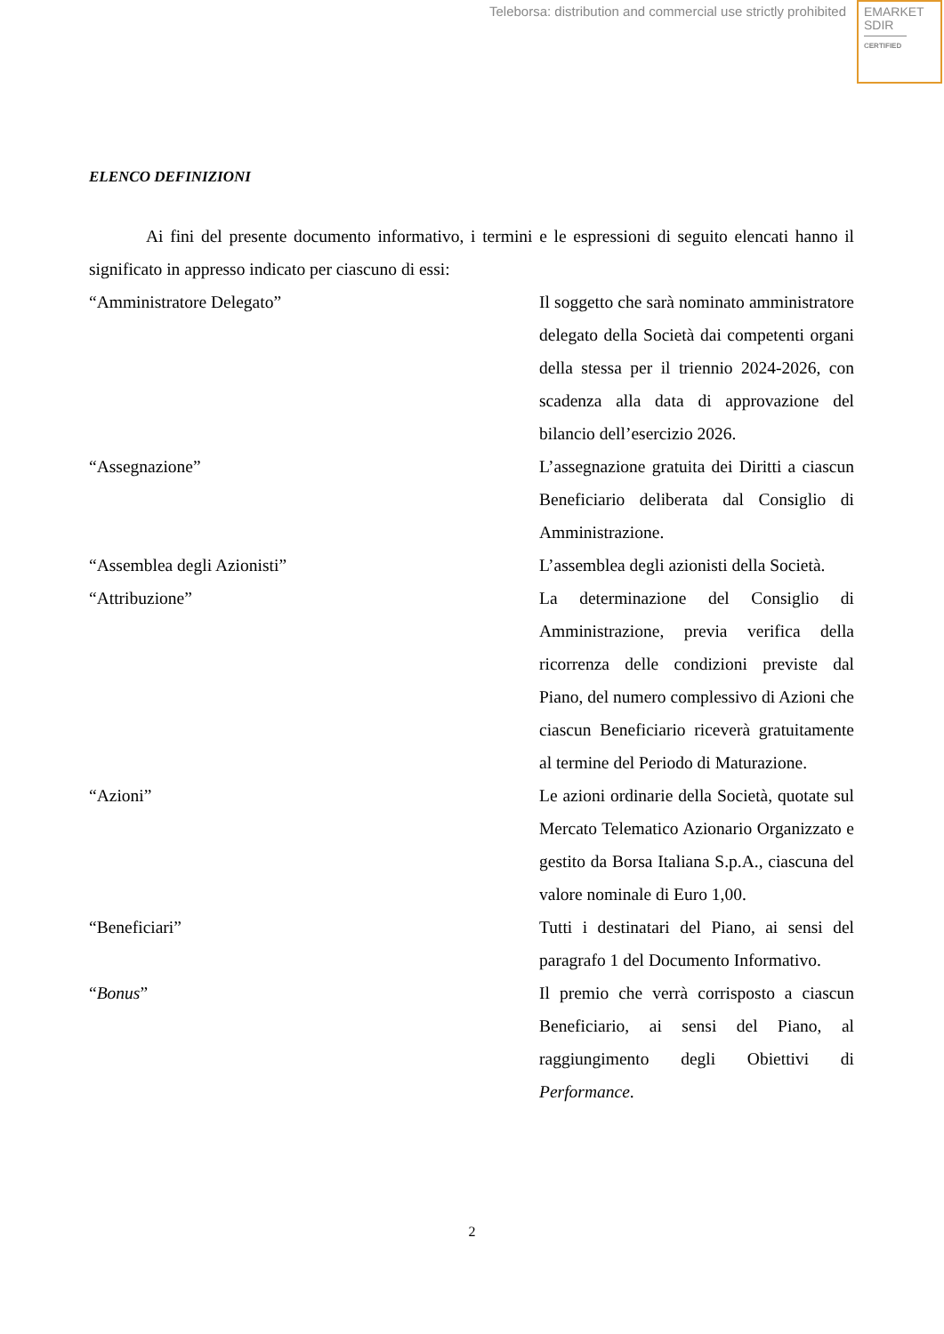Teleborsa: distribution and commercial use strictly prohibited
EMARKET
SDIR
CERTIFIED
ELENCO DEFINIZIONI
Ai fini del presente documento informativo, i termini e le espressioni di seguito elencati hanno il significato in appresso indicato per ciascuno di essi:
“Amministratore Delegato” Il soggetto che sarà nominato amministratore delegato della Società dai competenti organi della stessa per il triennio 2024-2026, con scadenza alla data di approvazione del bilancio dell’esercizio 2026.
“Assegnazione” L’assegnazione gratuita dei Diritti a ciascun Beneficiario deliberata dal Consiglio di Amministrazione.
“Assemblea degli Azionisti” L’assemblea degli azionisti della Società.
“Attribuzione” La determinazione del Consiglio di Amministrazione, previa verifica della ricorrenza delle condizioni previste dal Piano, del numero complessivo di Azioni che ciascun Beneficiario riceverà gratuitamente al termine del Periodo di Maturazione.
“Azioni” Le azioni ordinarie della Società, quotate sul Mercato Telematico Azionario Organizzato e gestito da Borsa Italiana S.p.A., ciascuna del valore nominale di Euro 1,00.
“Beneficiari” Tutti i destinatari del Piano, ai sensi del paragrafo 1 del Documento Informativo.
“Bonus” Il premio che verrà corrisposto a ciascun Beneficiario, ai sensi del Piano, al raggiungimento degli Obiettivi di Performance.
2